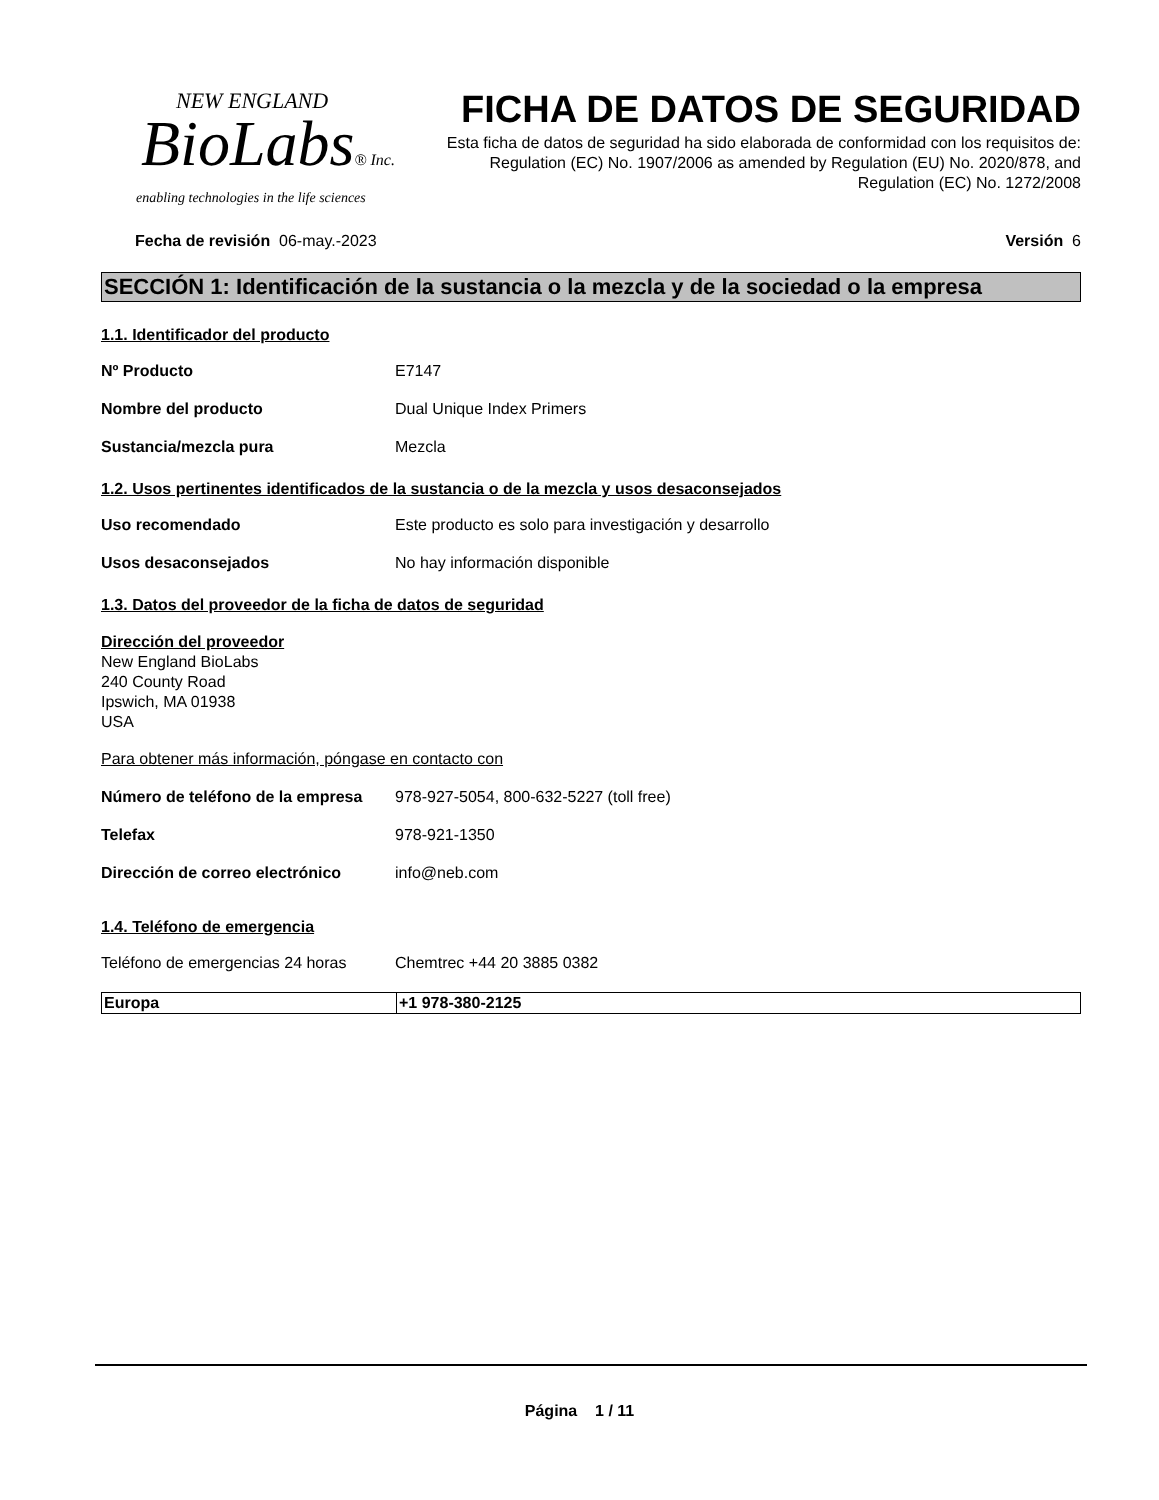NEW ENGLAND
BioLabs® Inc.
enabling technologies in the life sciences
FICHA DE DATOS DE SEGURIDAD
Esta ficha de datos de seguridad ha sido elaborada de conformidad con los requisitos de:
Regulation (EC) No. 1907/2006 as amended by Regulation (EU) No. 2020/878, and
Regulation (EC) No. 1272/2008
Fecha de revisión 06-may.-2023
Versión 6
SECCIÓN 1: Identificación de la sustancia o la mezcla y de la sociedad o la empresa
1.1. Identificador del producto
Nº Producto E7147
Nombre del producto Dual Unique Index Primers
Sustancia/mezcla pura Mezcla
1.2. Usos pertinentes identificados de la sustancia o de la mezcla y usos desaconsejados
Uso recomendado Este producto es solo para investigación y desarrollo
Usos desaconsejados No hay información disponible
1.3. Datos del proveedor de la ficha de datos de seguridad
Dirección del proveedor
New England BioLabs
240 County Road
Ipswich, MA 01938
USA
Para obtener más información, póngase en contacto con
Número de teléfono de la empresa
978-927-5054, 800-632-5227 (toll free)
Telefax 978-921-1350
Dirección de correo electrónico
info@neb.com
1.4. Teléfono de emergencia
Teléfono de emergencias 24 horas
Chemtrec +44 20 3885 0382
| Europa | +1 978-380-2125 |
Página 1 / 11